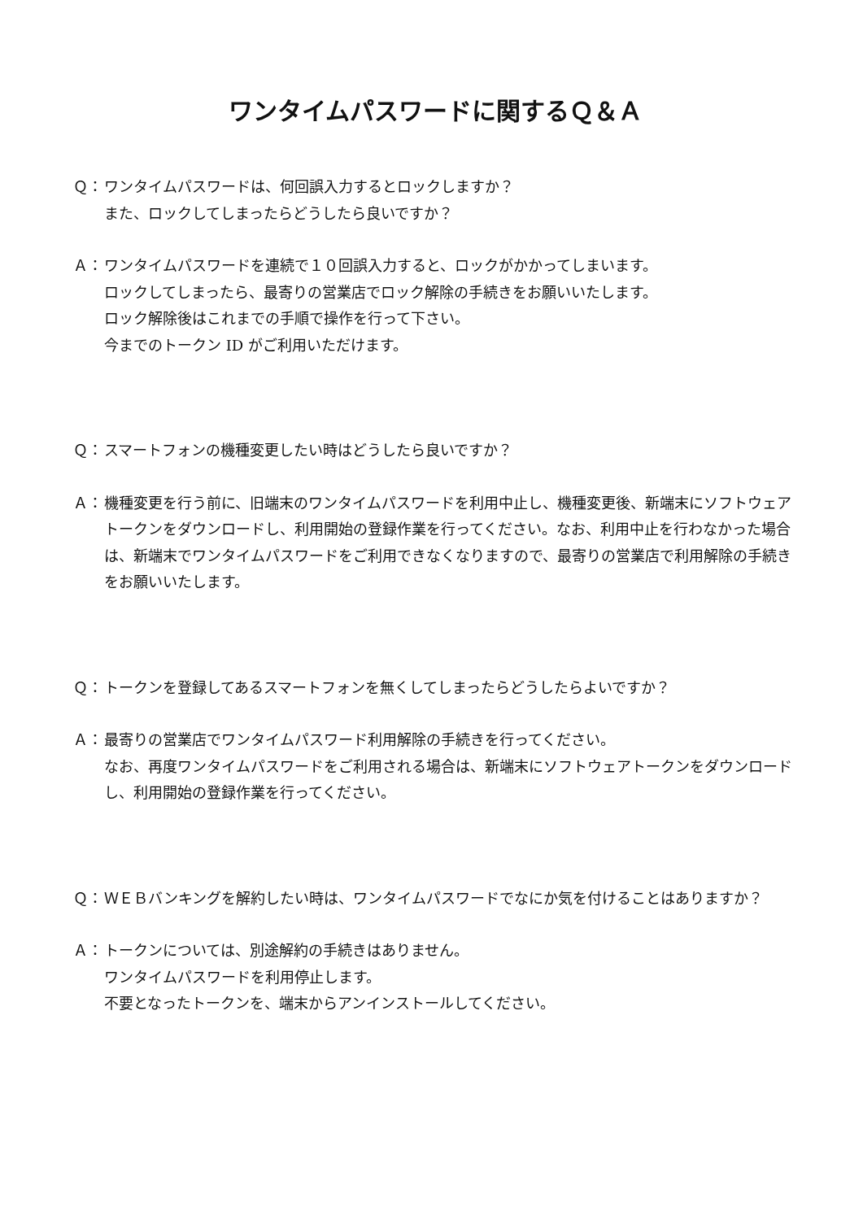ワンタイムパスワードに関するＱ＆Ａ
Ｑ： ワンタイムパスワードは、何回誤入力するとロックしますか？
また、ロックしてしまったらどうしたら良いですか？
Ａ： ワンタイムパスワードを連続で１０回誤入力すると、ロックがかかってしまいます。
ロックしてしまったら、最寄りの営業店でロック解除の手続きをお願いいたします。
ロック解除後はこれまでの手順で操作を行って下さい。
今までのトークン ID がご利用いただけます。
Ｑ： スマートフォンの機種変更したい時はどうしたら良いですか？
Ａ： 機種変更を行う前に、旧端末のワンタイムパスワードを利用中止し、機種変更後、新端末にソフトウェアトークンをダウンロードし、利用開始の登録作業を行ってください。なお、利用中止を行わなかった場合は、新端末でワンタイムパスワードをご利用できなくなりますので、最寄りの営業店で利用解除の手続きをお願いいたします。
Ｑ： トークンを登録してあるスマートフォンを無くしてしまったらどうしたらよいですか？
Ａ： 最寄りの営業店でワンタイムパスワード利用解除の手続きを行ってください。
なお、再度ワンタイムパスワードをご利用される場合は、新端末にソフトウェアトークンをダウンロードし、利用開始の登録作業を行ってください。
Ｑ： ＷＥＢバンキングを解約したい時は、ワンタイムパスワードでなにか気を付けることはありますか？
Ａ： トークンについては、別途解約の手続きはありません。
ワンタイムパスワードを利用停止します。
不要となったトークンを、端末からアンインストールしてください。